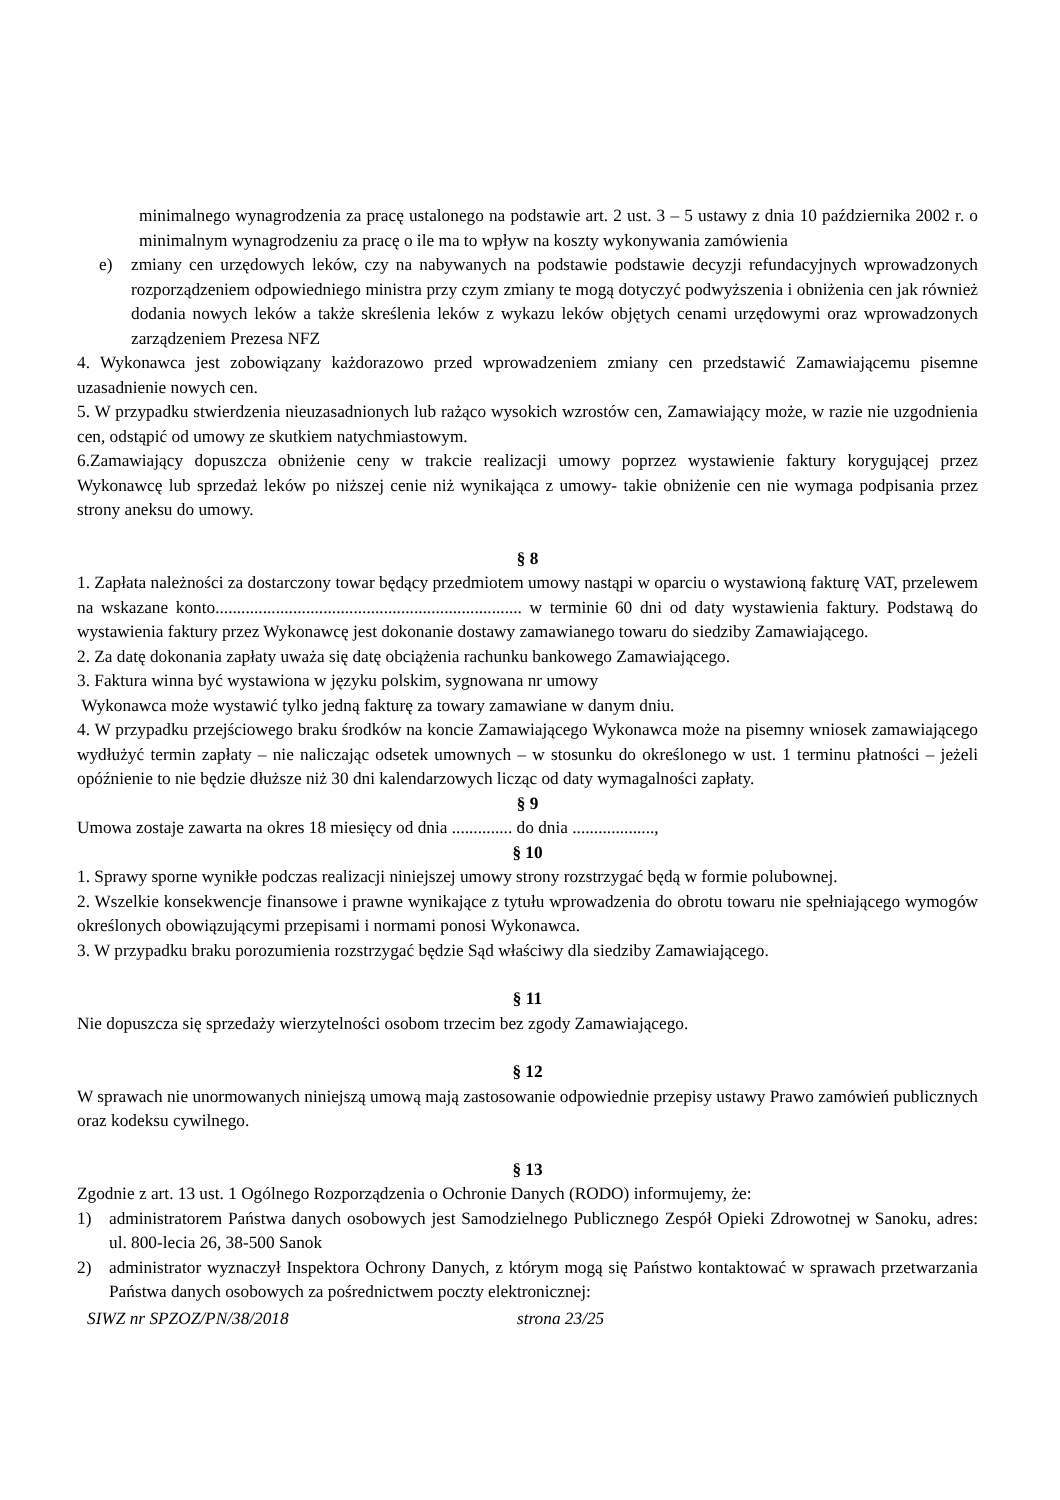minimalnego wynagrodzenia za pracę ustalonego na podstawie art. 2 ust. 3 – 5 ustawy z dnia 10 października 2002 r. o minimalnym wynagrodzeniu za pracę o ile ma to wpływ na koszty wykonywania zamówienia
e) zmiany cen urzędowych leków, czy na nabywanych na podstawie podstawie decyzji refundacyjnych wprowadzonych rozporządzeniem odpowiedniego ministra przy czym zmiany te mogą dotyczyć podwyższenia i obniżenia cen jak również dodania nowych leków a także skreślenia leków z wykazu leków objętych cenami urzędowymi oraz wprowadzonych zarządzeniem Prezesa NFZ
4. Wykonawca jest zobowiązany każdorazowo przed wprowadzeniem zmiany cen przedstawić Zamawiającemu pisemne uzasadnienie nowych cen.
5. W przypadku stwierdzenia nieuzasadnionych lub rażąco wysokich wzrostów cen, Zamawiający może, w razie nie uzgodnienia cen, odstąpić od umowy ze skutkiem natychmiastowym.
6.Zamawiający dopuszcza obniżenie ceny w trakcie realizacji umowy poprzez wystawienie faktury korygującej przez Wykonawcę lub sprzedaż leków po niższej cenie niż wynikająca z umowy- takie obniżenie cen nie wymaga podpisania przez strony aneksu do umowy.
§ 8
1. Zapłata należności za dostarczony towar będący przedmiotem umowy nastąpi w oparciu o wystawioną fakturę VAT, przelewem na wskazane konto....................................................................... w terminie 60 dni od daty wystawienia faktury. Podstawą do wystawienia faktury przez Wykonawcę jest dokonanie dostawy zamawianego towaru do siedziby Zamawiającego.
2. Za datę dokonania zapłaty uważa się datę obciążenia rachunku bankowego Zamawiającego.
3. Faktura winna być wystawiona w języku polskim, sygnowana nr umowy
Wykonawca może wystawić tylko jedną fakturę za towary zamawiane w danym dniu.
4. W przypadku przejściowego braku środków na koncie Zamawiającego Wykonawca może na pisemny wniosek zamawiającego wydłużyć termin zapłaty – nie naliczając odsetek umownych – w stosunku do określonego w ust. 1 terminu płatności – jeżeli opóźnienie to nie będzie dłuższe niż 30 dni kalendarzowych licząc od daty wymagalności zapłaty.
§ 9
Umowa zostaje zawarta na okres 18 miesięcy od dnia .............. do dnia ...................,
§ 10
1. Sprawy sporne wynikłe podczas realizacji niniejszej umowy strony rozstrzygać będą w formie polubownej.
2. Wszelkie konsekwencje finansowe i prawne wynikające z tytułu wprowadzenia do obrotu towaru nie spełniającego wymogów określonych obowiązującymi przepisami i normami ponosi Wykonawca.
3. W przypadku braku porozumienia rozstrzygać będzie Sąd właściwy dla siedziby Zamawiającego.
§ 11
Nie dopuszcza się sprzedaży wierzytelności osobom trzecim bez zgody Zamawiającego.
§ 12
W sprawach nie unormowanych niniejszą umową mają zastosowanie odpowiednie przepisy ustawy Prawo zamówień publicznych oraz kodeksu cywilnego.
§ 13
Zgodnie z art. 13 ust. 1 Ogólnego Rozporządzenia o Ochronie Danych (RODO) informujemy, że:
1) administratorem Państwa danych osobowych jest Samodzielnego Publicznego Zespół Opieki Zdrowotnej w Sanoku, adres: ul. 800-lecia 26, 38-500 Sanok
2) administrator wyznaczył Inspektora Ochrony Danych, z którym mogą się Państwo kontaktować w sprawach przetwarzania Państwa danych osobowych za pośrednictwem poczty elektronicznej:
SIWZ nr SPZOZ/PN/38/2018 strona 23/25